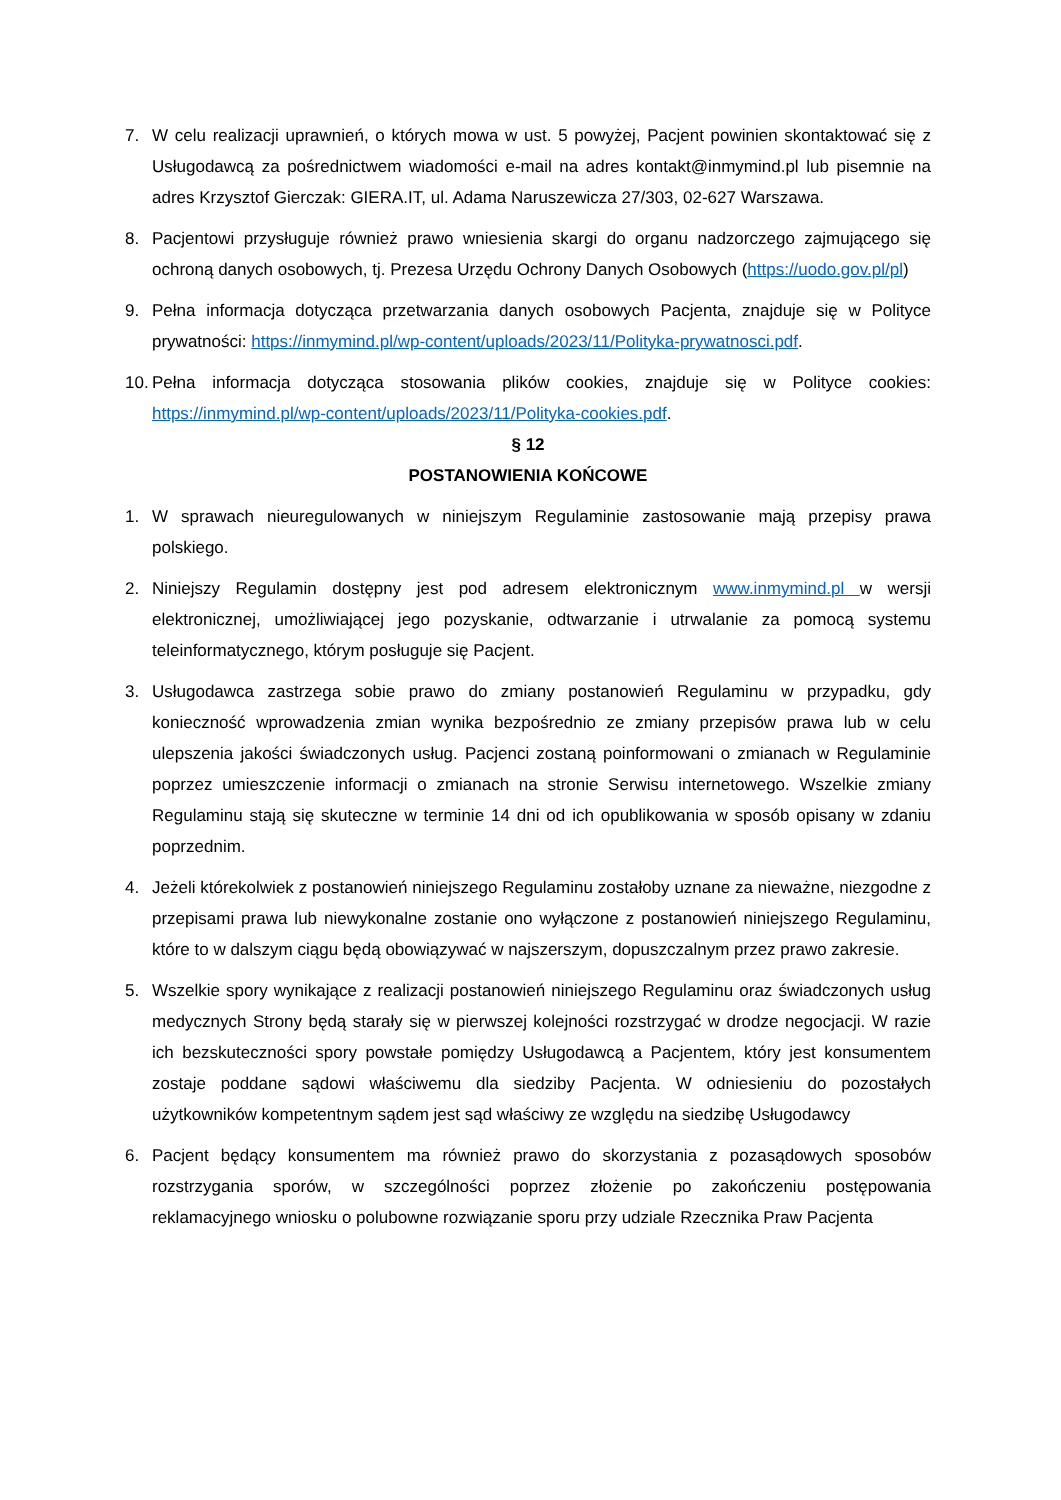7. W celu realizacji uprawnień, o których mowa w ust. 5 powyżej, Pacjent powinien skontaktować się z Usługodawcą za pośrednictwem wiadomości e-mail na adres kontakt@inmymind.pl lub pisemnie na adres Krzysztof Gierczak: GIERA.IT, ul. Adama Naruszewicza 27/303, 02-627 Warszawa.
8. Pacjentowi przysługuje również prawo wniesienia skargi do organu nadzorczego zajmującego się ochroną danych osobowych, tj. Prezesa Urzędu Ochrony Danych Osobowych (https://uodo.gov.pl/pl)
9. Pełna informacja dotycząca przetwarzania danych osobowych Pacjenta, znajduje się w Polityce prywatności: https://inmymind.pl/wp-content/uploads/2023/11/Polityka-prywatnosci.pdf.
10.
Pełna informacja dotycząca stosowania plików cookies, znajduje się w Polityce cookies: https://inmymind.pl/wp-content/uploads/2023/11/Polityka-cookies.pdf.
§ 12
POSTANOWIENIA KOŃCOWE
1. W sprawach nieuregulowanych w niniejszym Regulaminie zastosowanie mają przepisy prawa polskiego.
2. Niniejszy Regulamin dostępny jest pod adresem elektronicznym www.inmymind.pl w wersji elektronicznej, umożliwiającej jego pozyskanie, odtwarzanie i utrwalanie za pomocą systemu teleinformatycznego, którym posługuje się Pacjent.
3. Usługodawca zastrzega sobie prawo do zmiany postanowień Regulaminu w przypadku, gdy konieczność wprowadzenia zmian wynika bezpośrednio ze zmiany przepisów prawa lub w celu ulepszenia jakości świadczonych usług. Pacjenci zostaną poinformowani o zmianach w Regulaminie poprzez umieszczenie informacji o zmianach na stronie Serwisu internetowego. Wszelkie zmiany Regulaminu stają się skuteczne w terminie 14 dni od ich opublikowania w sposób opisany w zdaniu poprzednim.
4. Jeżeli którekolwiek z postanowień niniejszego Regulaminu zostałoby uznane za nieważne, niezgodne z przepisami prawa lub niewykonalne zostanie ono wyłączone z postanowień niniejszego Regulaminu, które to w dalszym ciągu będą obowiązywać w najszerszym, dopuszczalnym przez prawo zakresie.
5. Wszelkie spory wynikające z realizacji postanowień niniejszego Regulaminu oraz świadczonych usług medycznych Strony będą starały się w pierwszej kolejności rozstrzygać w drodze negocjacji. W razie ich bezskuteczności spory powstałe pomiędzy Usługodawcą a Pacjentem, który jest konsumentem zostaje poddane sądowi właściwemu dla siedziby Pacjenta. W odniesieniu do pozostałych użytkowników kompetentnym sądem jest sąd właściwy ze względu na siedzibę Usługodawcy
6. Pacjent będący konsumentem ma również prawo do skorzystania z pozasądowych sposobów rozstrzygania sporów, w szczególności poprzez złożenie po zakończeniu postępowania reklamacyjnego wniosku o polubowne rozwiązanie sporu przy udziale Rzecznika Praw Pacjenta